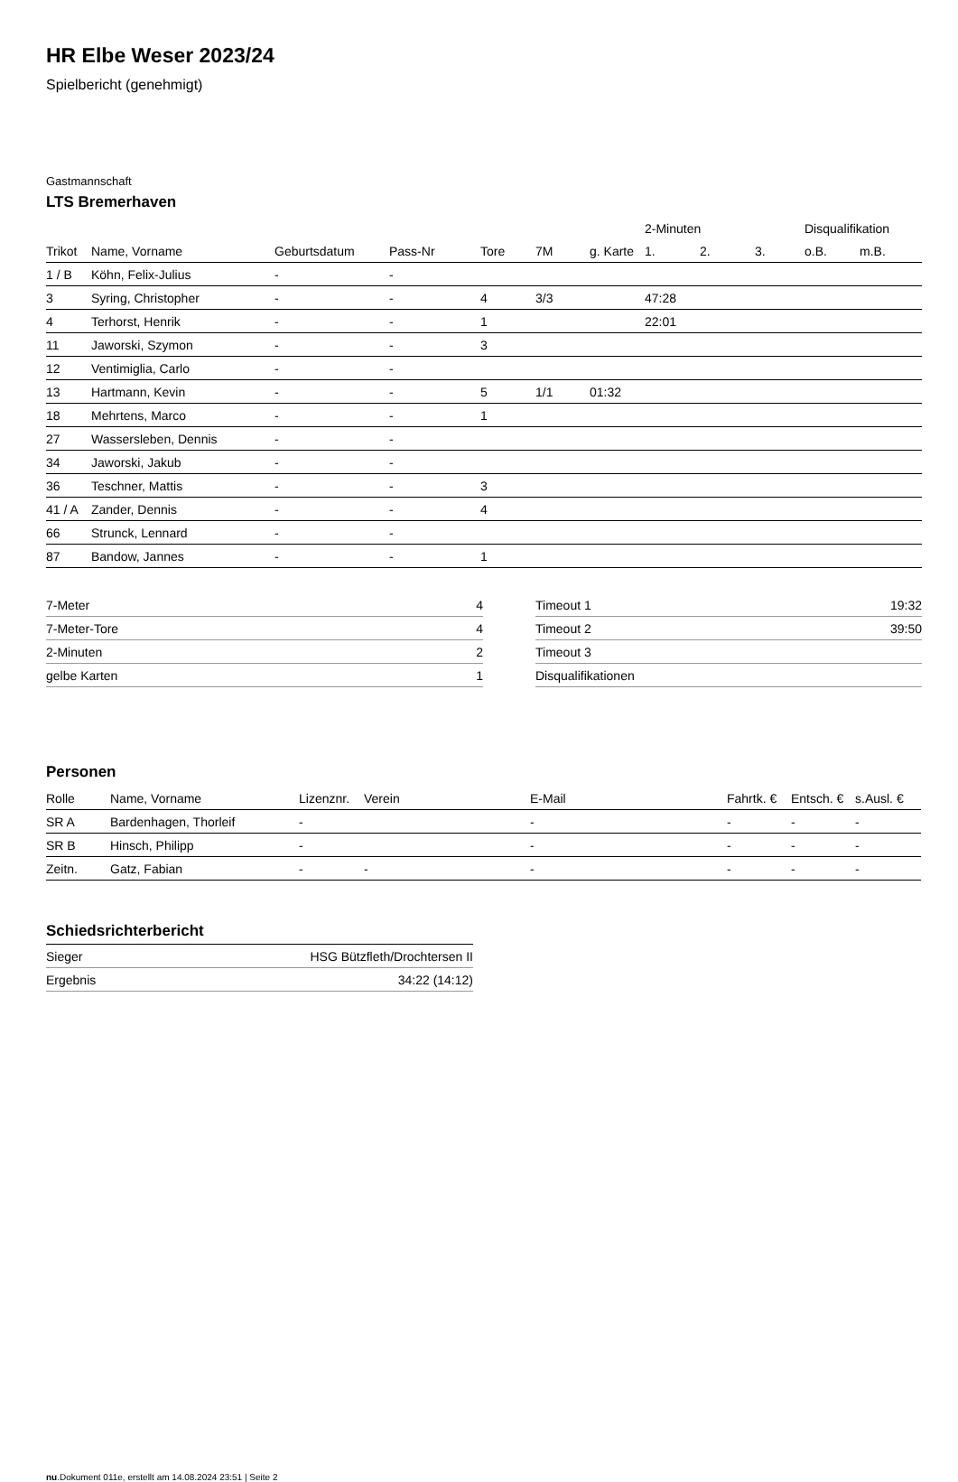HR Elbe Weser 2023/24
Spielbericht (genehmigt)
Gastmannschaft
LTS Bremerhaven
| | | | | | | | 2-Minuten | | | Disqualifikation | |
| --- | --- | --- | --- | --- | --- | --- | --- | --- | --- | --- | --- |
| Trikot | Name, Vorname | Geburtsdatum | Pass-Nr | Tore | 7M | g. Karte | 1. | 2. | 3. | o.B. | m.B. |
| 1 / B | Köhn, Felix-Julius | - | - | | | | | | | | |
| 3 | Syring, Christopher | - | - | 4 | 3/3 | | 47:28 | | | | |
| 4 | Terhorst, Henrik | - | - | 1 | | | 22:01 | | | | |
| 11 | Jaworski, Szymon | - | - | 3 | | | | | | | |
| 12 | Ventimiglia, Carlo | - | - | | | | | | | | |
| 13 | Hartmann, Kevin | - | - | 5 | 1/1 | 01:32 | | | | | |
| 18 | Mehrtens, Marco | - | - | 1 | | | | | | | |
| 27 | Wassersleben, Dennis | - | - | | | | | | | | |
| 34 | Jaworski, Jakub | - | - | | | | | | | | |
| 36 | Teschner, Mattis | - | - | 3 | | | | | | | |
| 41 / A | Zander, Dennis | - | - | 4 | | | | | | | |
| 66 | Strunck, Lennard | - | - | | | | | | | | |
| 87 | Bandow, Jannes | - | - | 1 | | | | | | | |
| 7-Meter | 4 |
| 7-Meter-Tore | 4 |
| 2-Minuten | 2 |
| gelbe Karten | 1 |
| Timeout 1 | 19:32 |
| Timeout 2 | 39:50 |
| Timeout 3 | |
| Disqualifikationen | |
Personen
| Rolle | Name, Vorname | Lizenznr. | Verein | E-Mail | Fahrtk. € | Entsch. € | s.Ausl. € |
| --- | --- | --- | --- | --- | --- | --- | --- |
| SR A | Bardenhagen, Thorleif | - | | - | - | - | - |
| SR B | Hinsch, Philipp | - | | - | - | - | - |
| Zeitn. | Gatz, Fabian | - | - | - | - | - | - |
Schiedsrichterbericht
| Sieger | HSG Bützfleth/Drochtersen II |
| Ergebnis | 34:22 (14:12) |
nu.Dokument 011e, erstellt am 14.08.2024 23:51 | Seite 2